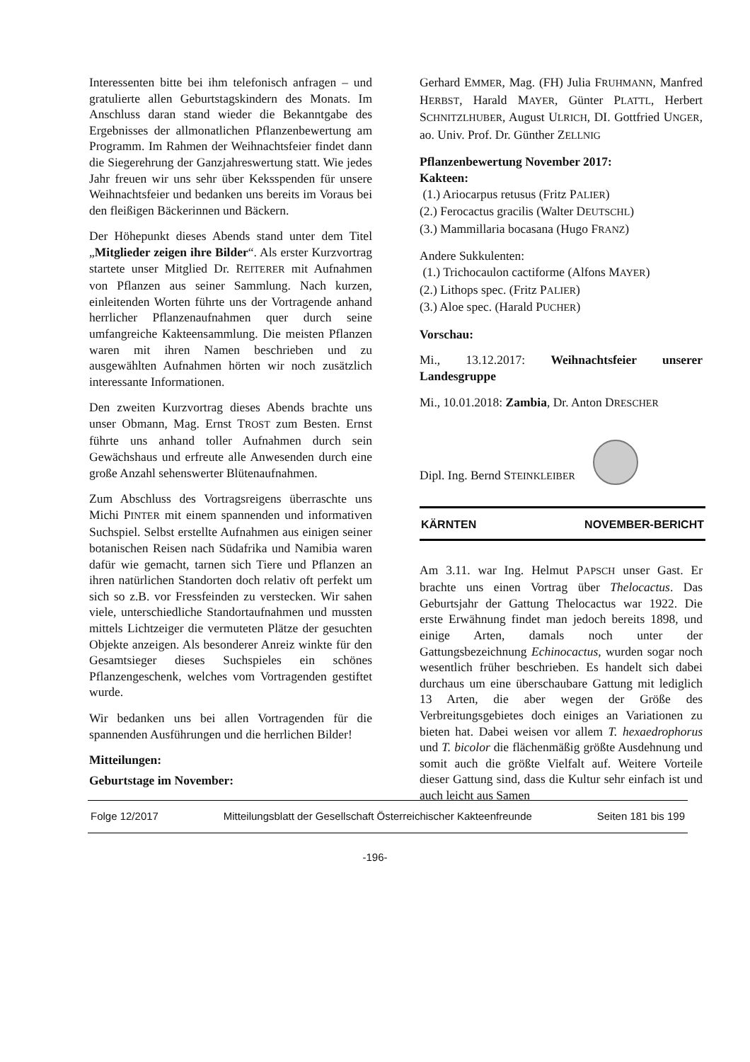Interessenten bitte bei ihm telefonisch anfragen – und gratulierte allen Geburtstagskindern des Monats. Im Anschluss daran stand wieder die Bekanntgabe des Ergebnisses der allmonatlichen Pflanzenbewertung am Programm. Im Rahmen der Weihnachtsfeier findet dann die Siegerehrung der Ganzjahreswertung statt. Wie jedes Jahr freuen wir uns sehr über Keksspenden für unsere Weihnachtsfeier und bedanken uns bereits im Voraus bei den fleißigen Bäckerinnen und Bäckern.
Der Höhepunkt dieses Abends stand unter dem Titel „Mitglieder zeigen ihre Bilder“. Als erster Kurzvortrag startete unser Mitglied Dr. REITERER mit Aufnahmen von Pflanzen aus seiner Sammlung. Nach kurzen, einleitenden Worten führte uns der Vortragende anhand herrlicher Pflanzenaufnahmen quer durch seine umfangreiche Kakteensammlung. Die meisten Pflanzen waren mit ihren Namen beschrieben und zu ausgewählten Aufnahmen hörten wir noch zusätzlich interessante Informationen.
Den zweiten Kurzvortrag dieses Abends brachte uns unser Obmann, Mag. Ernst TROST zum Besten. Ernst führte uns anhand toller Aufnahmen durch sein Gewächshaus und erfreute alle Anwesenden durch eine große Anzahl sehenswerter Blütenaufnahmen.
Zum Abschluss des Vortragsreigens überraschte uns Michi PINTER mit einem spannenden und informativen Suchspiel. Selbst erstellte Aufnahmen aus einigen seiner botanischen Reisen nach Südafrika und Namibia waren dafür wie gemacht, tarnen sich Tiere und Pflanzen an ihren natürlichen Standorten doch relativ oft perfekt um sich so z.B. vor Fressfeinden zu verstecken. Wir sahen viele, unterschiedliche Standortaufnahmen und mussten mittels Lichtzeiger die vermuteten Plätze der gesuchten Objekte anzeigen. Als besonderer Anreiz winkte für den Gesamtsieger dieses Suchspieles ein schönes Pflanzengeschenk, welches vom Vortragenden gestiftet wurde.
Wir bedanken uns bei allen Vortragenden für die spannenden Ausführungen und die herrlichen Bilder!
Mitteilungen:
Geburtstage im November:
Gerhard EMMER, Mag. (FH) Julia FRUHMANN, Manfred HERBST, Harald MAYER, Günter PLATTL, Herbert SCHNITZLHUBER, August ULRICH, DI. Gottfried UNGER, ao. Univ. Prof. Dr. Günther ZELLNIG
Pflanzenbewertung November 2017:
Kakteen:
(1.) Ariocarpus retusus (Fritz PALIER)
(2.) Ferocactus gracilis (Walter DEUTSCHL)
(3.) Mammillaria bocasana (Hugo FRANZ)
Andere Sukkulenten:
(1.) Trichocaulon cactiforme (Alfons MAYER)
(2.) Lithops spec. (Fritz PALIER)
(3.) Aloe spec. (Harald PUCHER)
Vorschau:
Mi., 13.12.2017: Weihnachtsfeier unserer Landesgruppe
Mi., 10.01.2018: Zambia, Dr. Anton DRESCHER
Dipl. Ing. Bernd STEINKLEIBER
KÄRNTEN NOVEMBER-BERICHT
Am 3.11. war Ing. Helmut PAPSCH unser Gast. Er brachte uns einen Vortrag über Thelocactus. Das Geburtsjahr der Gattung Thelocactus war 1922. Die erste Erwähnung findet man jedoch bereits 1898, und einige Arten, damals noch unter der Gattungsbezeichnung Echinocactus, wurden sogar noch wesentlich früher beschrieben. Es handelt sich dabei durchaus um eine überschaubare Gattung mit lediglich 13 Arten, die aber wegen der Größe des Verbreitungsgebietes doch einiges an Variationen zu bieten hat. Dabei weisen vor allem T. hexaedrophorus und T. bicolor die flächenmäßig größte Ausdehnung und somit auch die größte Vielfalt auf. Weitere Vorteile dieser Gattung sind, dass die Kultur sehr einfach ist und auch leicht aus Samen
Folge 12/2017 Mitteilungsblatt der Gesellschaft Österreichischer Kakteenfreunde Seiten 181 bis 199
-196-